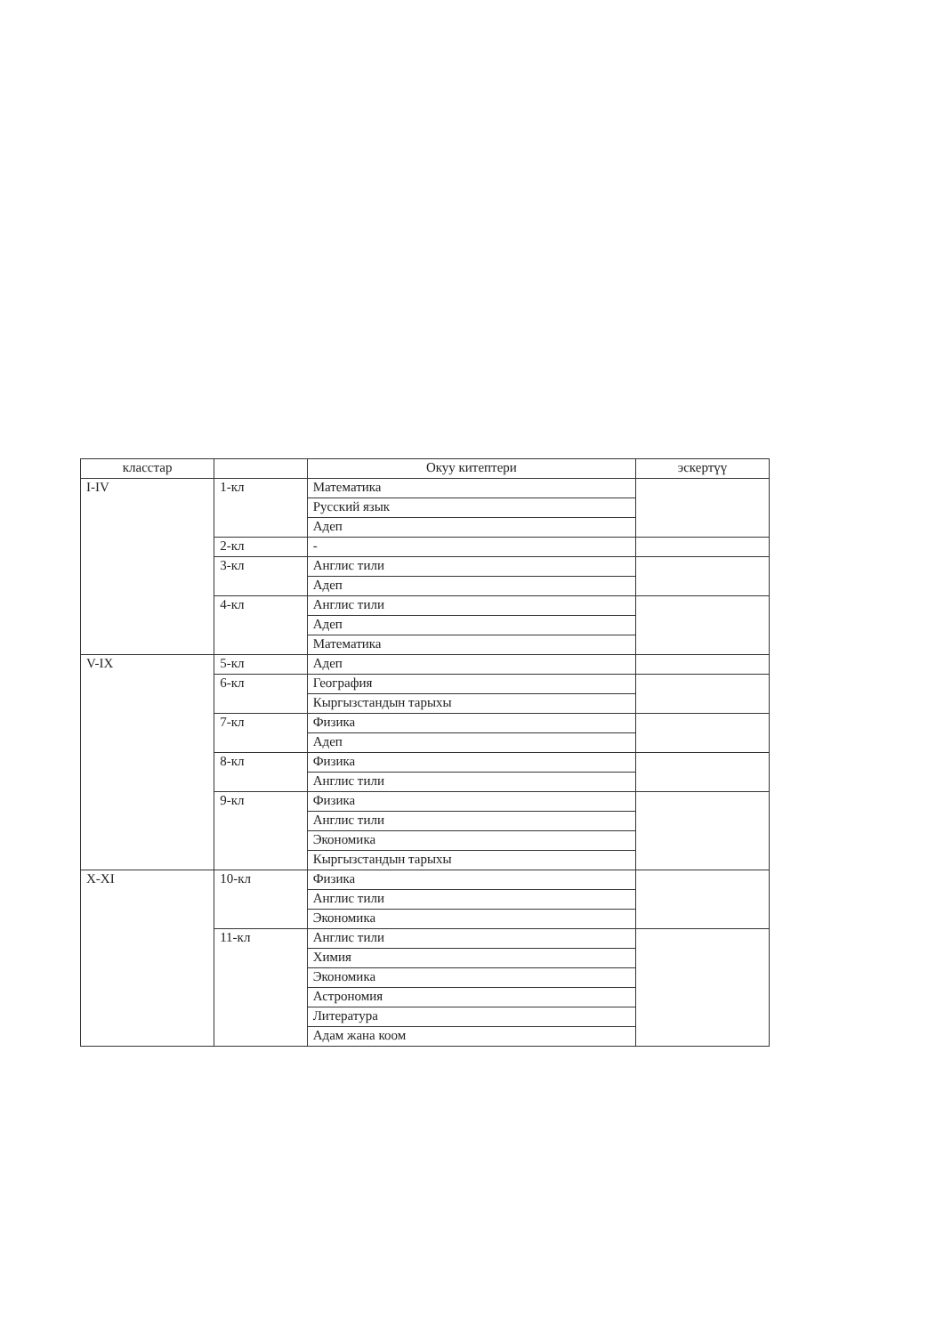| класстар | | Окуу китептери | эскертүү |
| --- | --- | --- | --- |
| I-IV | 1-кл | Математика | |
| | | Русский язык | |
| | | Адеп | |
| | 2-кл | - | |
| | 3-кл | Англис тили | |
| | | Адеп | |
| | 4-кл | Англис тили | |
| | | Адеп | |
| | | Математика | |
| V-IX | 5-кл | Адеп | |
| | 6-кл | География | |
| | | Кыргызстандын тарыхы | |
| | 7-кл | Физика | |
| | | Адеп | |
| | 8-кл | Физика | |
| | | Англис тили | |
| | 9-кл | Физика | |
| | | Англис тили | |
| | | Экономика | |
| | | Кыргызстандын тарыхы | |
| X-XI | 10-кл | Физика | |
| | | Англис тили | |
| | | Экономика | |
| | 11-кл | Англис тили | |
| | | Химия | |
| | | Экономика | |
| | | Астрономия | |
| | | Литература | |
| | | Адам жана коом | |